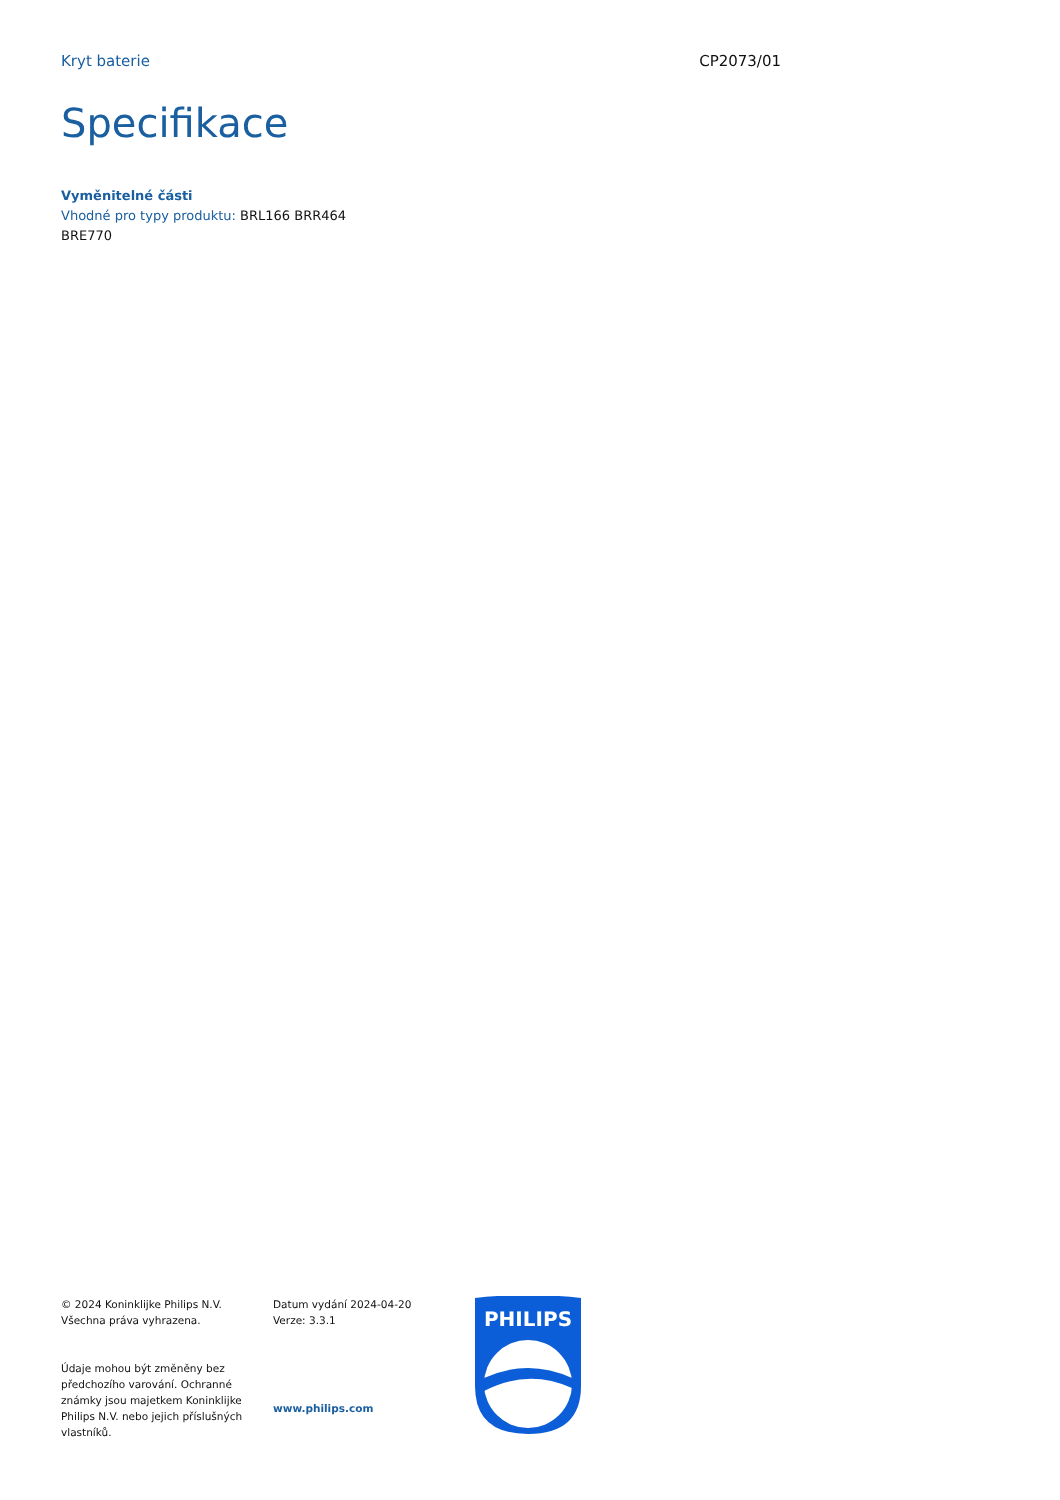Kryt baterie CP2073/01
Specifikace
Vyměnitelné části
Vhodné pro typy produktu: BRL166 BRR464
BRE770
© 2024 Koninklijke Philips N.V.
Všechna práva vyhrazena.
Údaje mohou být změněny bez předchozího varování. Ochranné známky jsou majetkem Koninklijke Philips N.V. nebo jejich příslušných vlastníků.
Datum vydání 2024-04-20
Verze: 3.3.1
www.philips.com
PHILIPS